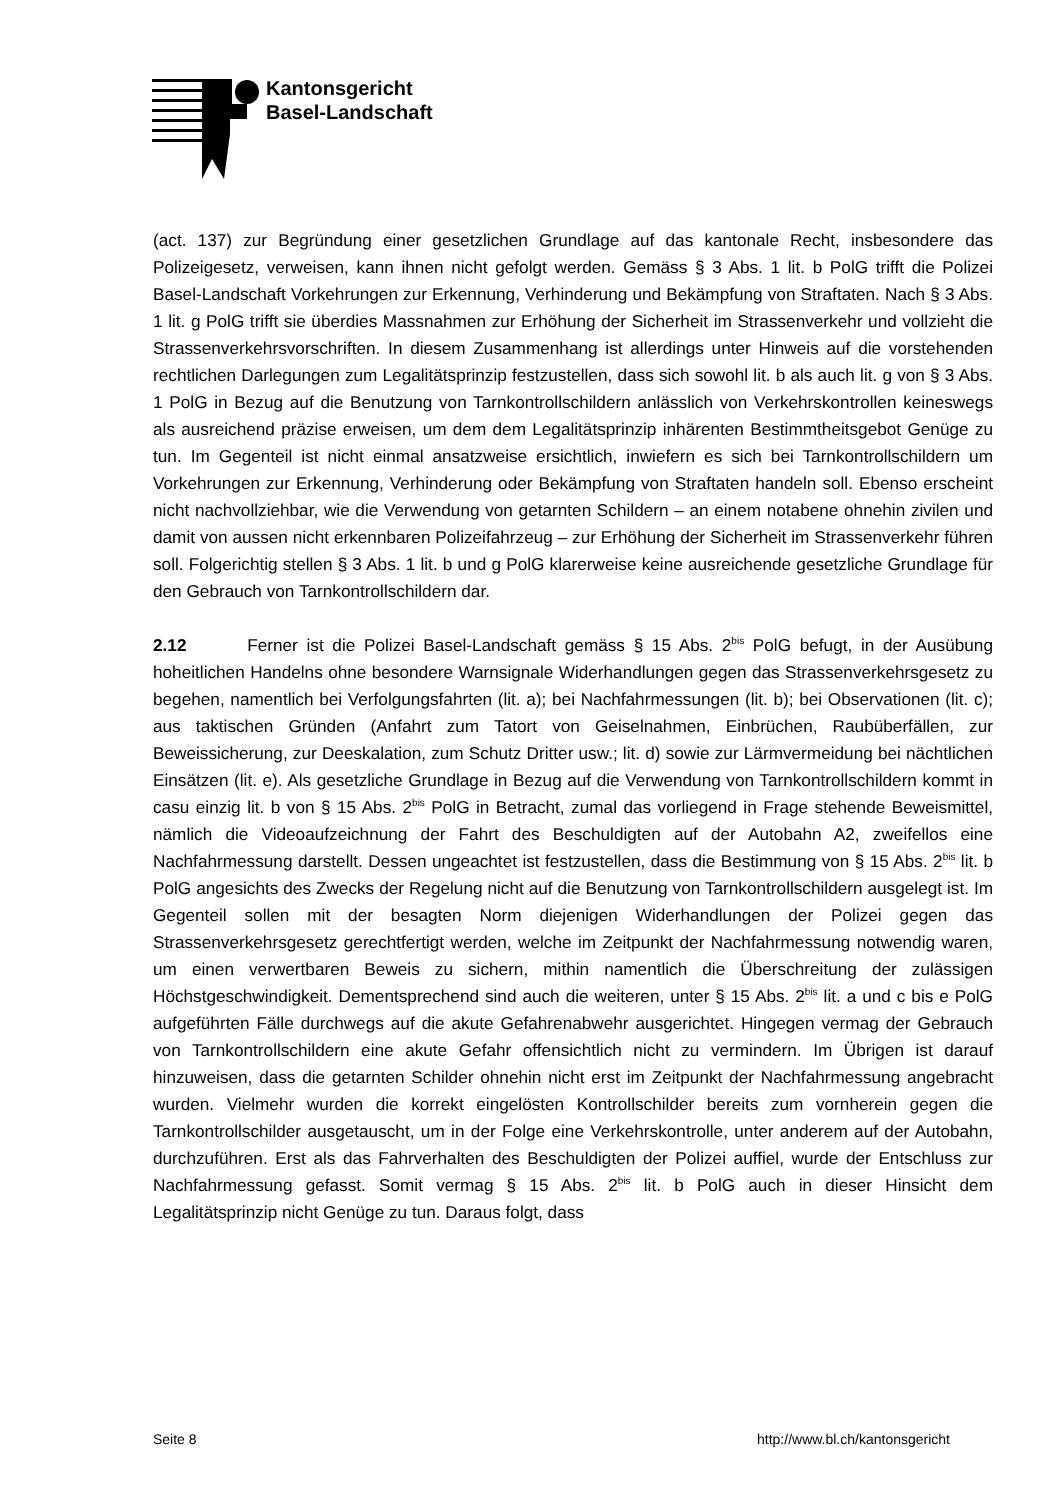Kantonsgericht
Basel-Landschaft
(act. 137) zur Begründung einer gesetzlichen Grundlage auf das kantonale Recht, insbesondere das Polizeigesetz, verweisen, kann ihnen nicht gefolgt werden. Gemäss § 3 Abs. 1 lit. b PolG trifft die Polizei Basel-Landschaft Vorkehrungen zur Erkennung, Verhinderung und Bekämpfung von Straftaten. Nach § 3 Abs. 1 lit. g PolG trifft sie überdies Massnahmen zur Erhöhung der Sicherheit im Strassenverkehr und vollzieht die Strassenverkehrsvorschriften. In diesem Zusammenhang ist allerdings unter Hinweis auf die vorstehenden rechtlichen Darlegungen zum Legalitätsprinzip festzustellen, dass sich sowohl lit. b als auch lit. g von § 3 Abs. 1 PolG in Bezug auf die Benutzung von Tarnkontrollschildern anlässlich von Verkehrskontrollen keineswegs als ausreichend präzise erweisen, um dem dem Legalitätsprinzip inhärenten Bestimmtheitsgebot Genüge zu tun. Im Gegenteil ist nicht einmal ansatzweise ersichtlich, inwiefern es sich bei Tarnkontrollschildern um Vorkehrungen zur Erkennung, Verhinderung oder Bekämpfung von Straftaten handeln soll. Ebenso erscheint nicht nachvollziehbar, wie die Verwendung von getarnten Schildern – an einem notabene ohnehin zivilen und damit von aussen nicht erkennbaren Polizeifahrzeug – zur Erhöhung der Sicherheit im Strassenverkehr führen soll. Folgerichtig stellen § 3 Abs. 1 lit. b und g PolG klarerweise keine ausreichende gesetzliche Grundlage für den Gebrauch von Tarnkontrollschildern dar.
2.12 Ferner ist die Polizei Basel-Landschaft gemäss § 15 Abs. 2<sup>bis</sup> PolG befugt, in der Ausübung hoheitlichen Handelns ohne besondere Warnsignale Widerhandlungen gegen das Strassenverkehrsgesetz zu begehen, namentlich bei Verfolgungsfahrten (lit. a); bei Nachfahrmessungen (lit. b); bei Observationen (lit. c); aus taktischen Gründen (Anfahrt zum Tatort von Geiselnahmen, Einbrüchen, Raubüberfällen, zur Beweissicherung, zur Deeskalation, zum Schutz Dritter usw.; lit. d) sowie zur Lärmvermeidung bei nächtlichen Einsätzen (lit. e). Als gesetzliche Grundlage in Bezug auf die Verwendung von Tarnkontrollschildern kommt in casu einzig lit. b von § 15 Abs. 2<sup>bis</sup> PolG in Betracht, zumal das vorliegend in Frage stehende Beweismittel, nämlich die Videoaufzeichnung der Fahrt des Beschuldigten auf der Autobahn A2, zweifellos eine Nachfahrmessung darstellt. Dessen ungeachtet ist festzustellen, dass die Bestimmung von § 15 Abs. 2<sup>bis</sup> lit. b PolG angesichts des Zwecks der Regelung nicht auf die Benutzung von Tarnkontrollschildern ausgelegt ist. Im Gegenteil sollen mit der besagten Norm diejenigen Widerhandlungen der Polizei gegen das Strassenverkehrsgesetz gerechtfertigt werden, welche im Zeitpunkt der Nachfahrmessung notwendig waren, um einen verwertbaren Beweis zu sichern, mithin namentlich die Überschreitung der zulässigen Höchstgeschwindigkeit. Dementsprechend sind auch die weiteren, unter § 15 Abs. 2<sup>bis</sup> lit. a und c bis e PolG aufgeführten Fälle durchwegs auf die akute Gefahrenabwehr ausgerichtet. Hingegen vermag der Gebrauch von Tarnkontrollschildern eine akute Gefahr offensichtlich nicht zu vermindern. Im Übrigen ist darauf hinzuweisen, dass die getarnten Schilder ohnehin nicht erst im Zeitpunkt der Nachfahrmessung angebracht wurden. Vielmehr wurden die korrekt eingelösten Kontrollschilder bereits zum vornherein gegen die Tarnkontrollschilder ausgetauscht, um in der Folge eine Verkehrskontrolle, unter anderem auf der Autobahn, durchzuführen. Erst als das Fahrverhalten des Beschuldigten der Polizei auffiel, wurde der Entschluss zur Nachfahrmessung gefasst. Somit vermag § 15 Abs. 2<sup>bis</sup> lit. b PolG auch in dieser Hinsicht dem Legalitätsprinzip nicht Genüge zu tun. Daraus folgt, dass
Seite 8 http://www.bl.ch/kantonsgericht